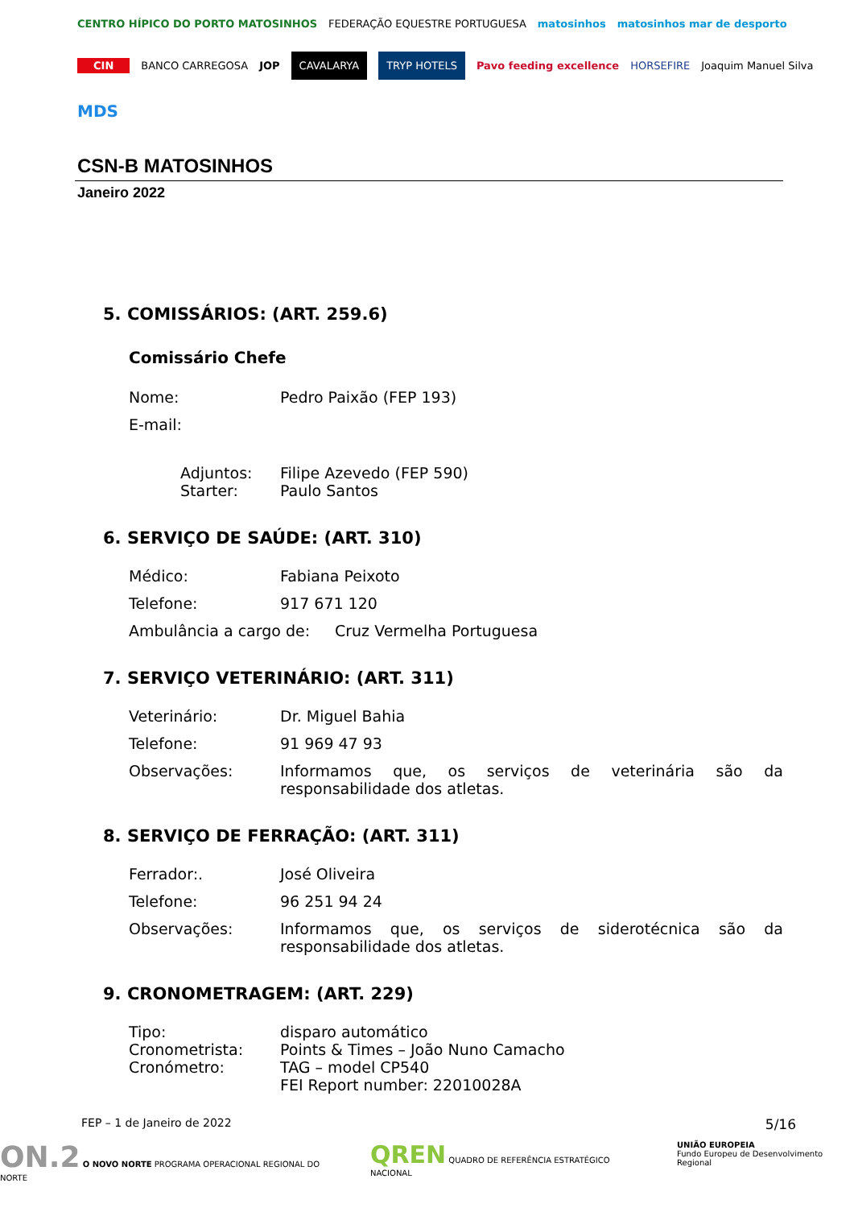CENTRO HÍPICO DO PORTO MATOSINHOS FEDERAÇÃO EQUESTRE PORTUGUESA matosinhos matosinhos mar de desporto CIN BANCO CARREGOSA JOP CAVALARYA TRYP HOTELS Pavo feeding excellence HORSEFIRE Joaquim Manuel Silva MDS
CSN-B MATOSINHOS
Janeiro 2022
5. COMISSÁRIOS: (ART. 259.6)
Comissário Chefe
Nome: Pedro Paixão (FEP 193)
E-mail:
Adjuntos: Filipe Azevedo (FEP 590)
Starter: Paulo Santos
6. SERVIÇO DE SAÚDE: (ART. 310)
Médico: Fabiana Peixoto
Telefone: 917 671 120
Ambulância a cargo de: Cruz Vermelha Portuguesa
7. SERVIÇO VETERINÁRIO: (ART. 311)
Veterinário: Dr. Miguel Bahia
Telefone: 91 969 47 93
Observações: Informamos que, os serviços de veterinária são da responsabilidade dos atletas.
8. SERVIÇO DE FERRAÇÃO: (ART. 311)
Ferrador:. José Oliveira
Telefone: 96 251 94 24
Observações: Informamos que, os serviços de siderotécnica são da responsabilidade dos atletas.
9. CRONOMETRAGEM: (ART. 229)
Tipo: disparo automático
Cronometrista: Points & Times – João Nuno Camacho
Cronómetro: TAG – model CP540
FEI Report number: 22010028A
FEP – 1 de Janeiro de 2022 5/16
ON.2 O NOVO NORTE PROGRAMA OPERACIONAL REGIONAL DO NORTE QREN QUADRO DE REFERÊNCIA ESTRATÉGICO NACIONAL UNIÃO EUROPEIA
Fundo Europeu de Desenvolvimento Regional